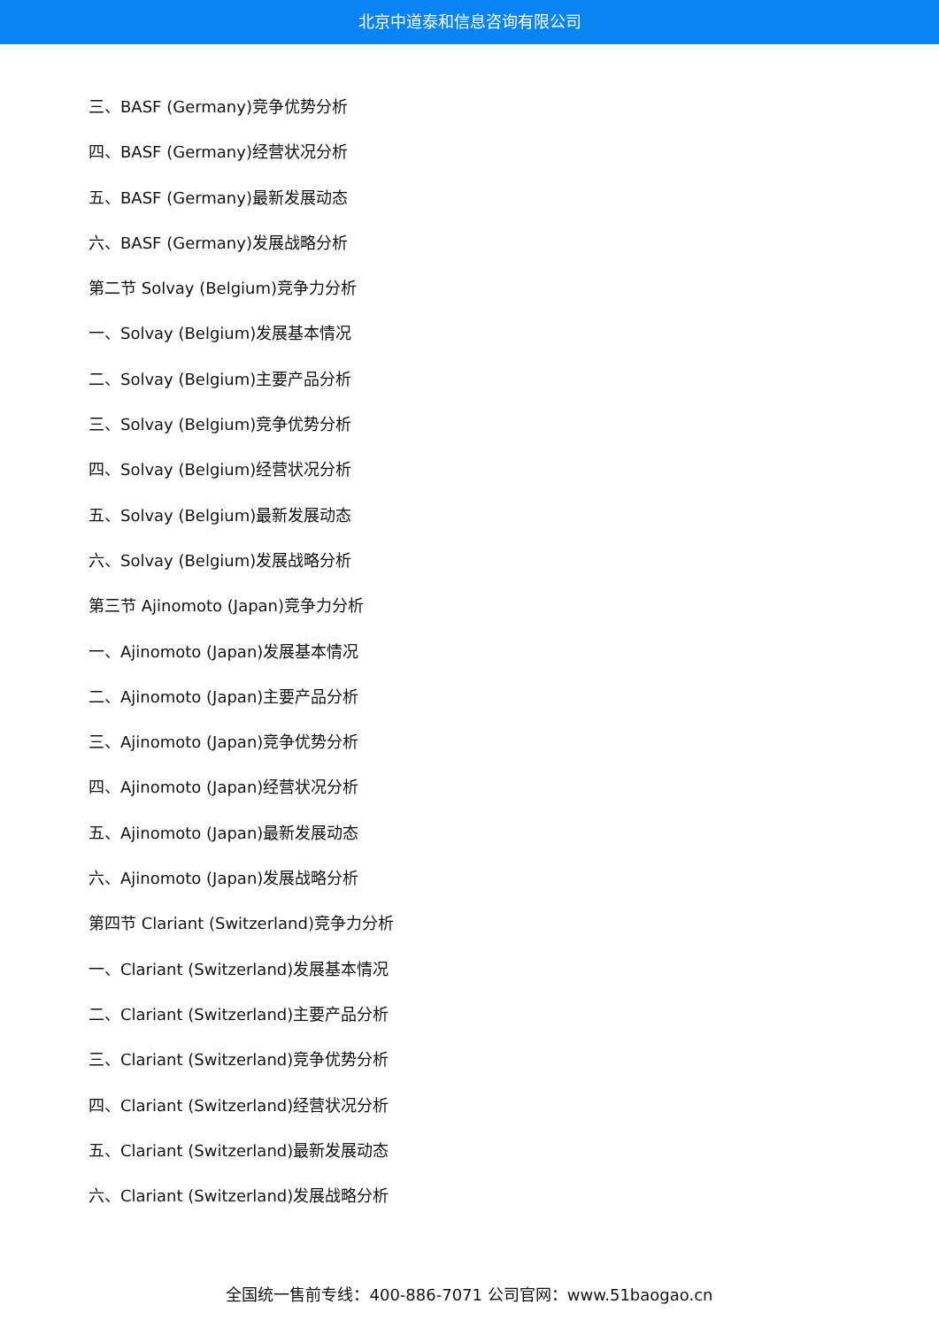北京中道泰和信息咨询有限公司
三、BASF (Germany)竞争优势分析
四、BASF (Germany)经营状况分析
五、BASF (Germany)最新发展动态
六、BASF (Germany)发展战略分析
第二节 Solvay (Belgium)竞争力分析
一、Solvay (Belgium)发展基本情况
二、Solvay (Belgium)主要产品分析
三、Solvay (Belgium)竞争优势分析
四、Solvay (Belgium)经营状况分析
五、Solvay (Belgium)最新发展动态
六、Solvay (Belgium)发展战略分析
第三节 Ajinomoto (Japan)竞争力分析
一、Ajinomoto (Japan)发展基本情况
二、Ajinomoto (Japan)主要产品分析
三、Ajinomoto (Japan)竞争优势分析
四、Ajinomoto (Japan)经营状况分析
五、Ajinomoto (Japan)最新发展动态
六、Ajinomoto (Japan)发展战略分析
第四节 Clariant (Switzerland)竞争力分析
一、Clariant (Switzerland)发展基本情况
二、Clariant (Switzerland)主要产品分析
三、Clariant (Switzerland)竞争优势分析
四、Clariant (Switzerland)经营状况分析
五、Clariant (Switzerland)最新发展动态
六、Clariant (Switzerland)发展战略分析
全国统一售前专线：400-886-7071 公司官网：www.51baogao.cn